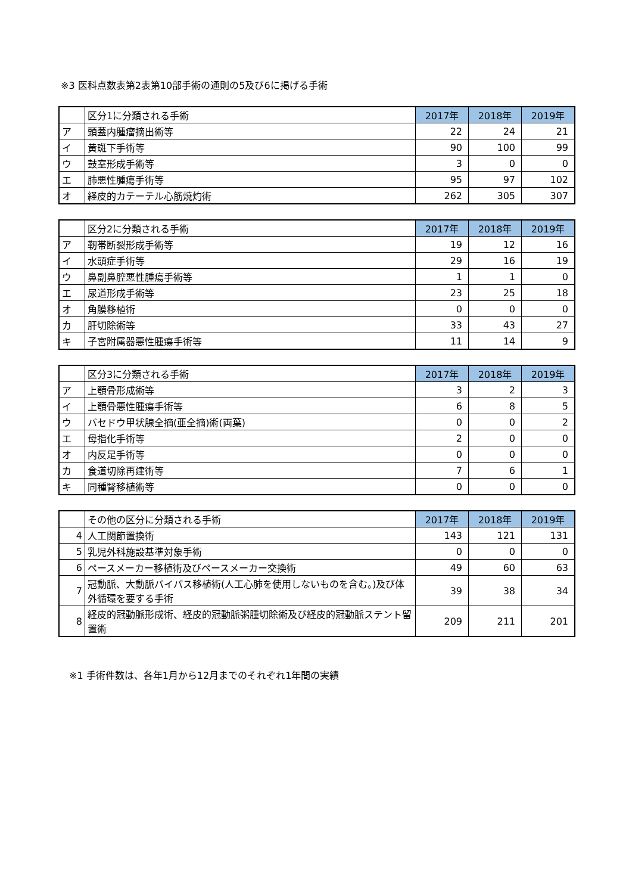※3 医科点数表第2表第10部手術の通則の5及び6に掲げる手術
| | 区分1に分類される手術 | 2017年 | 2018年 | 2019年 |
| ア | 頭蓋内腫瘤摘出術等 | 22 | 24 | 21 |
| イ | 黄斑下手術等 | 90 | 100 | 99 |
| ウ | 鼓室形成手術等 | 3 | 0 | 0 |
| エ | 肺悪性腫瘍手術等 | 95 | 97 | 102 |
| オ | 経皮的カテーテル心筋焼灼術 | 262 | 305 | 307 |
| | 区分2に分類される手術 | 2017年 | 2018年 | 2019年 |
| ア | 靭帯断裂形成手術等 | 19 | 12 | 16 |
| イ | 水頭症手術等 | 29 | 16 | 19 |
| ウ | 鼻副鼻腔悪性腫瘍手術等 | 1 | 1 | 0 |
| エ | 尿道形成手術等 | 23 | 25 | 18 |
| オ | 角膜移植術 | 0 | 0 | 0 |
| カ | 肝切除術等 | 33 | 43 | 27 |
| キ | 子宮附属器悪性腫瘍手術等 | 11 | 14 | 9 |
| | 区分3に分類される手術 | 2017年 | 2018年 | 2019年 |
| ア | 上顎骨形成術等 | 3 | 2 | 3 |
| イ | 上顎骨悪性腫瘍手術等 | 6 | 8 | 5 |
| ウ | バセドウ甲状腺全摘(亜全摘)術(両葉) | 0 | 0 | 2 |
| エ | 母指化手術等 | 2 | 0 | 0 |
| オ | 内反足手術等 | 0 | 0 | 0 |
| カ | 食道切除再建術等 | 7 | 6 | 1 |
| キ | 同種腎移植術等 | 0 | 0 | 0 |
| | その他の区分に分類される手術 | 2017年 | 2018年 | 2019年 |
| 4 | 人工関節置換術 | 143 | 121 | 131 |
| 5 | 乳児外科施設基準対象手術 | 0 | 0 | 0 |
| 6 | ペースメーカー移植術及びペースメーカー交換術 | 49 | 60 | 63 |
| 7 | 冠動脈、大動脈バイパス移植術(人工心肺を使用しないものを含む。)及び体外循環を要する手術 | 39 | 38 | 34 |
| 8 | 経皮的冠動脈形成術、経皮的冠動脈粥腫切除術及び経皮的冠動脈ステント留置術 | 209 | 211 | 201 |
※1 手術件数は、各年1月から12月までのそれぞれ1年間の実績